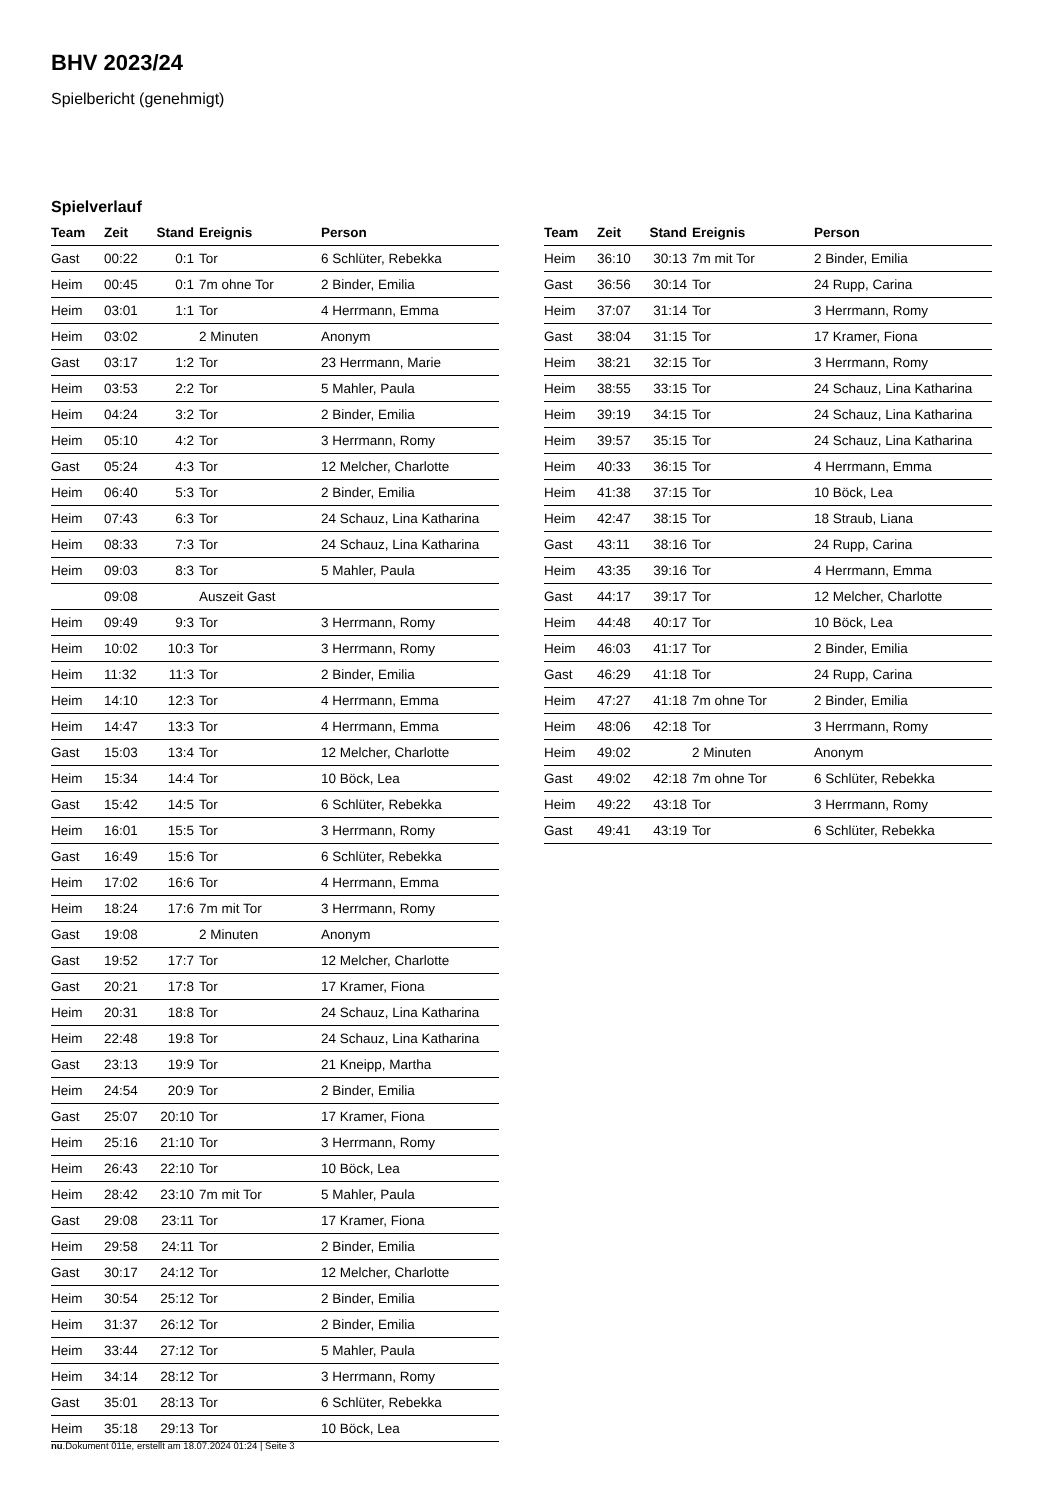BHV 2023/24
Spielbericht (genehmigt)
Spielverlauf
| Team | Zeit | Stand | Ereignis | Person |
| --- | --- | --- | --- | --- |
| Gast | 00:22 | 0:1 | Tor | 6 Schlüter, Rebekka |
| Heim | 00:45 | 0:1 | 7m ohne Tor | 2 Binder, Emilia |
| Heim | 03:01 | 1:1 | Tor | 4 Herrmann, Emma |
| Heim | 03:02 | | 2 Minuten | Anonym |
| Gast | 03:17 | 1:2 | Tor | 23 Herrmann, Marie |
| Heim | 03:53 | 2:2 | Tor | 5 Mahler, Paula |
| Heim | 04:24 | 3:2 | Tor | 2 Binder, Emilia |
| Heim | 05:10 | 4:2 | Tor | 3 Herrmann, Romy |
| Gast | 05:24 | 4:3 | Tor | 12 Melcher, Charlotte |
| Heim | 06:40 | 5:3 | Tor | 2 Binder, Emilia |
| Heim | 07:43 | 6:3 | Tor | 24 Schauz, Lina Katharina |
| Heim | 08:33 | 7:3 | Tor | 24 Schauz, Lina Katharina |
| Heim | 09:03 | 8:3 | Tor | 5 Mahler, Paula |
| | 09:08 | | Auszeit Gast | |
| Heim | 09:49 | 9:3 | Tor | 3 Herrmann, Romy |
| Heim | 10:02 | 10:3 | Tor | 3 Herrmann, Romy |
| Heim | 11:32 | 11:3 | Tor | 2 Binder, Emilia |
| Heim | 14:10 | 12:3 | Tor | 4 Herrmann, Emma |
| Heim | 14:47 | 13:3 | Tor | 4 Herrmann, Emma |
| Gast | 15:03 | 13:4 | Tor | 12 Melcher, Charlotte |
| Heim | 15:34 | 14:4 | Tor | 10 Böck, Lea |
| Gast | 15:42 | 14:5 | Tor | 6 Schlüter, Rebekka |
| Heim | 16:01 | 15:5 | Tor | 3 Herrmann, Romy |
| Gast | 16:49 | 15:6 | Tor | 6 Schlüter, Rebekka |
| Heim | 17:02 | 16:6 | Tor | 4 Herrmann, Emma |
| Heim | 18:24 | 17:6 | 7m mit Tor | 3 Herrmann, Romy |
| Gast | 19:08 | | 2 Minuten | Anonym |
| Gast | 19:52 | 17:7 | Tor | 12 Melcher, Charlotte |
| Gast | 20:21 | 17:8 | Tor | 17 Kramer, Fiona |
| Heim | 20:31 | 18:8 | Tor | 24 Schauz, Lina Katharina |
| Heim | 22:48 | 19:8 | Tor | 24 Schauz, Lina Katharina |
| Gast | 23:13 | 19:9 | Tor | 21 Kneipp, Martha |
| Heim | 24:54 | 20:9 | Tor | 2 Binder, Emilia |
| Gast | 25:07 | 20:10 | Tor | 17 Kramer, Fiona |
| Heim | 25:16 | 21:10 | Tor | 3 Herrmann, Romy |
| Heim | 26:43 | 22:10 | Tor | 10 Böck, Lea |
| Heim | 28:42 | 23:10 | 7m mit Tor | 5 Mahler, Paula |
| Gast | 29:08 | 23:11 | Tor | 17 Kramer, Fiona |
| Heim | 29:58 | 24:11 | Tor | 2 Binder, Emilia |
| Gast | 30:17 | 24:12 | Tor | 12 Melcher, Charlotte |
| Heim | 30:54 | 25:12 | Tor | 2 Binder, Emilia |
| Heim | 31:37 | 26:12 | Tor | 2 Binder, Emilia |
| Heim | 33:44 | 27:12 | Tor | 5 Mahler, Paula |
| Heim | 34:14 | 28:12 | Tor | 3 Herrmann, Romy |
| Gast | 35:01 | 28:13 | Tor | 6 Schlüter, Rebekka |
| Heim | 35:18 | 29:13 | Tor | 10 Böck, Lea |
| Team | Zeit | Stand | Ereignis | Person |
| --- | --- | --- | --- | --- |
| Heim | 36:10 | 30:13 | 7m mit Tor | 2 Binder, Emilia |
| Gast | 36:56 | 30:14 | Tor | 24 Rupp, Carina |
| Heim | 37:07 | 31:14 | Tor | 3 Herrmann, Romy |
| Gast | 38:04 | 31:15 | Tor | 17 Kramer, Fiona |
| Heim | 38:21 | 32:15 | Tor | 3 Herrmann, Romy |
| Heim | 38:55 | 33:15 | Tor | 24 Schauz, Lina Katharina |
| Heim | 39:19 | 34:15 | Tor | 24 Schauz, Lina Katharina |
| Heim | 39:57 | 35:15 | Tor | 24 Schauz, Lina Katharina |
| Heim | 40:33 | 36:15 | Tor | 4 Herrmann, Emma |
| Heim | 41:38 | 37:15 | Tor | 10 Böck, Lea |
| Heim | 42:47 | 38:15 | Tor | 18 Straub, Liana |
| Gast | 43:11 | 38:16 | Tor | 24 Rupp, Carina |
| Heim | 43:35 | 39:16 | Tor | 4 Herrmann, Emma |
| Gast | 44:17 | 39:17 | Tor | 12 Melcher, Charlotte |
| Heim | 44:48 | 40:17 | Tor | 10 Böck, Lea |
| Heim | 46:03 | 41:17 | Tor | 2 Binder, Emilia |
| Gast | 46:29 | 41:18 | Tor | 24 Rupp, Carina |
| Heim | 47:27 | 41:18 | 7m ohne Tor | 2 Binder, Emilia |
| Heim | 48:06 | 42:18 | Tor | 3 Herrmann, Romy |
| Heim | 49:02 | | 2 Minuten | Anonym |
| Gast | 49:02 | 42:18 | 7m ohne Tor | 6 Schlüter, Rebekka |
| Heim | 49:22 | 43:18 | Tor | 3 Herrmann, Romy |
| Gast | 49:41 | 43:19 | Tor | 6 Schlüter, Rebekka |
nu.Dokument 011e, erstellt am 18.07.2024 01:24 | Seite 3